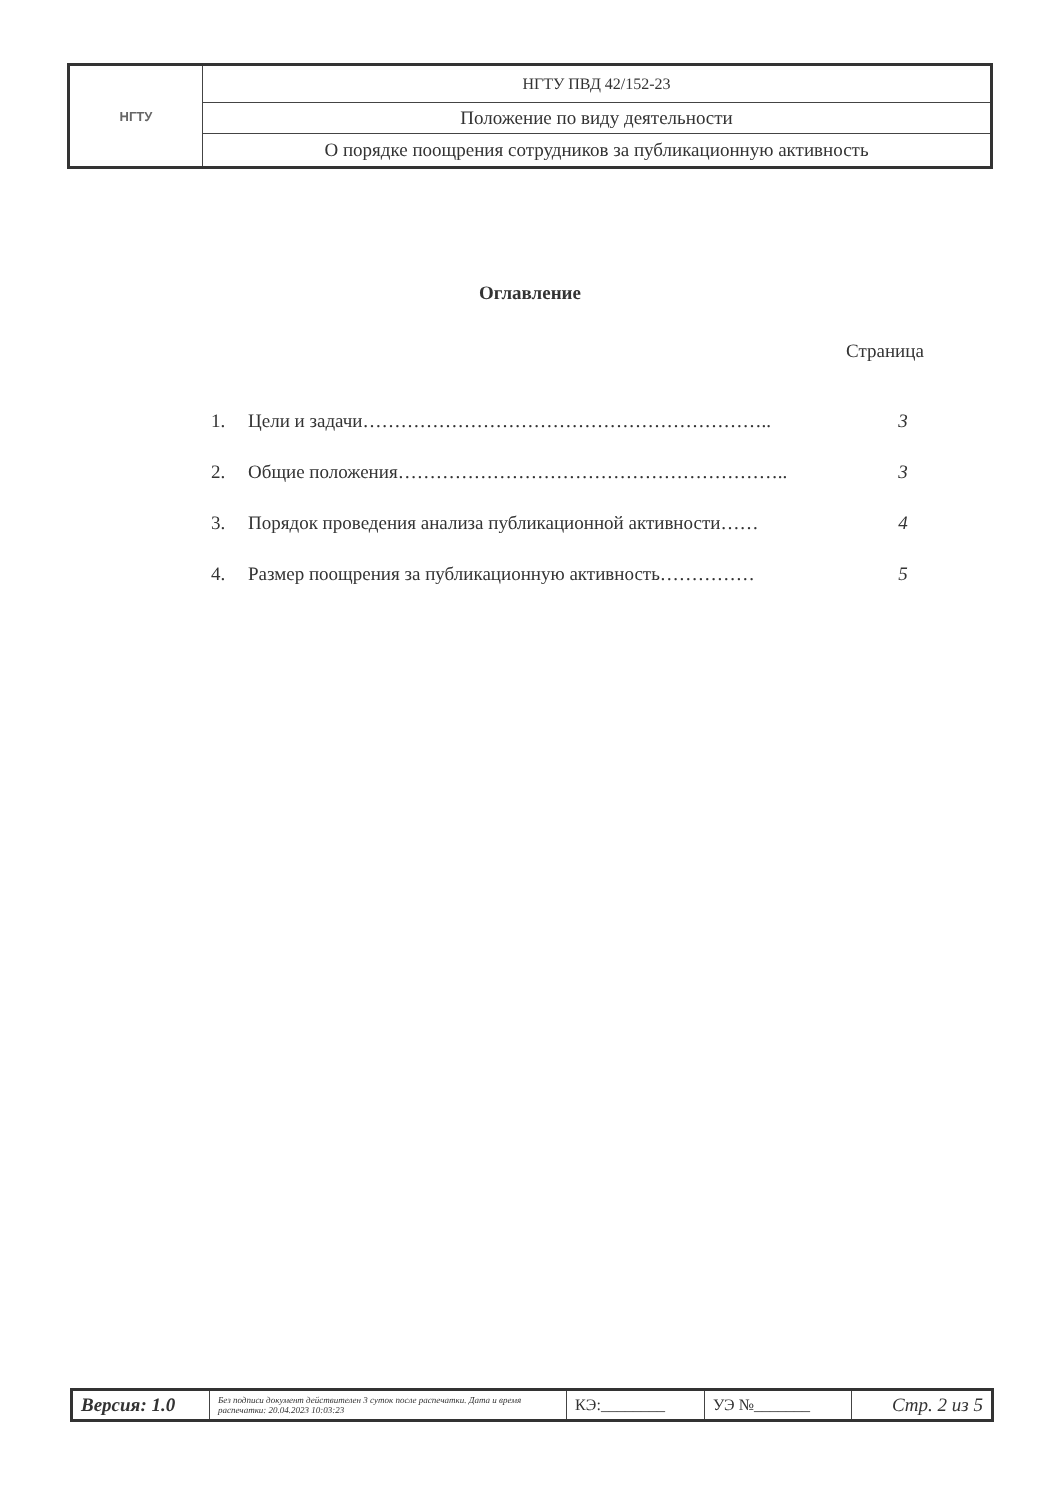| НГТУ | НГТУ ПВД 42/152-23 |
| | Положение по виду деятельности |
| | О порядке поощрения сотрудников за публикационную активность |
Оглавление
Страница
| 1. | Цели и задачи……………………………………………………….. | 3 |
| 2. | Общие положения…………………………………………………….. | 3 |
| 3. | Порядок проведения анализа публикационной активности…… | 4 |
| 4. | Размер поощрения за публикационную активность…………… | 5 |
| Версия: 1.0 | Без подписи документ действителен 3 суток после распечатки. Дата и время распечатки: 20.04.2023 10:03:23 | КЭ:________ | УЭ №_______ | Стр. 2 из 5 |